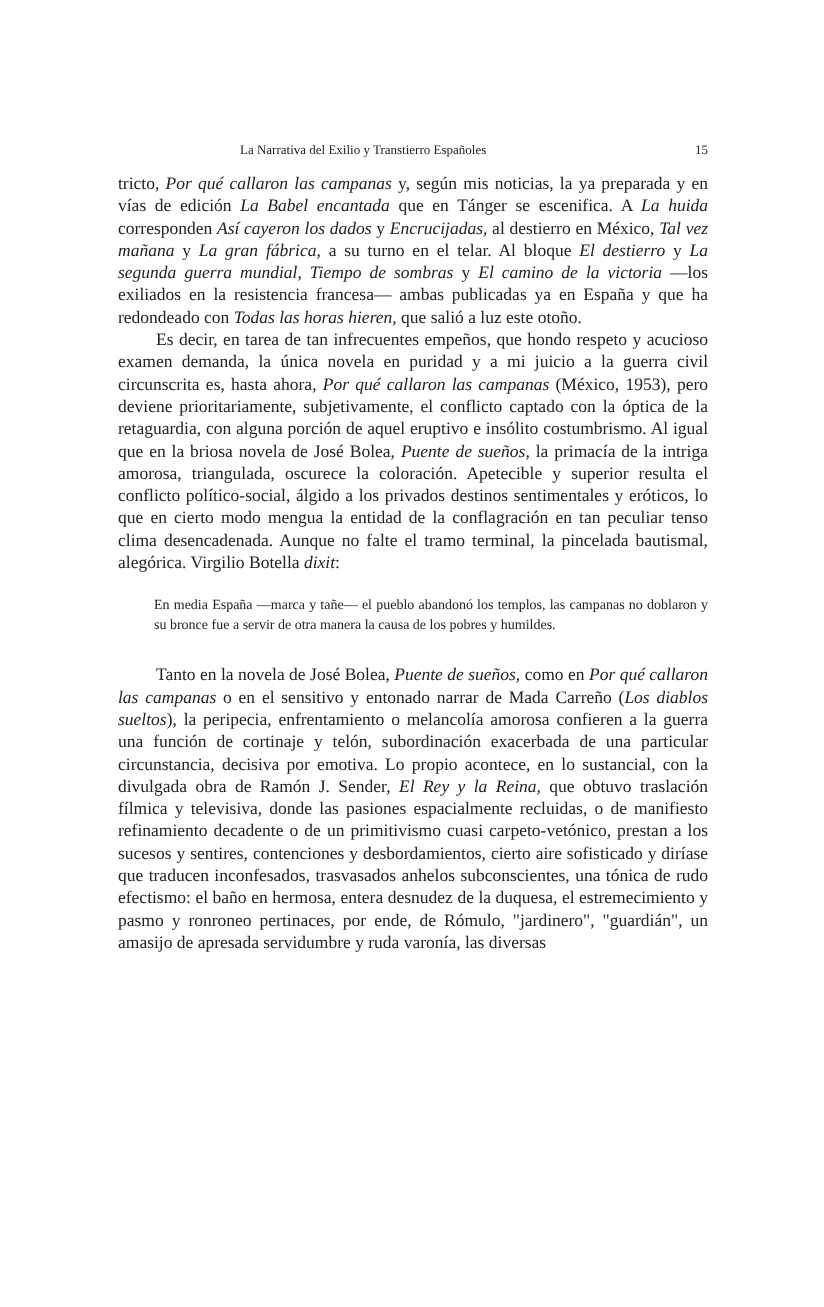La Narrativa del Exilio y Transtierro Españoles 15
tricto, Por qué callaron las campanas y, según mis noticias, la ya preparada y en vías de edición La Babel encantada que en Tánger se escenifica. A La huida corresponden Así cayeron los dados y Encrucijadas, al destierro en México, Tal vez mañana y La gran fábrica, a su turno en el telar. Al bloque El destierro y La segunda guerra mundial, Tiempo de sombras y El camino de la victoria —los exiliados en la resistencia francesa— ambas publicadas ya en España y que ha redondeado con Todas las horas hieren, que salió a luz este otoño.
Es decir, en tarea de tan infrecuentes empeños, que hondo respeto y acucioso examen demanda, la única novela en puridad y a mi juicio a la guerra civil circunscrita es, hasta ahora, Por qué callaron las campanas (México, 1953), pero deviene prioritariamente, subjetivamente, el conflicto captado con la óptica de la retaguardia, con alguna porción de aquel eruptivo e insólito costumbrismo. Al igual que en la briosa novela de José Bolea, Puente de sueños, la primacía de la intriga amorosa, triangulada, oscurece la coloración. Apetecible y superior resulta el conflicto político-social, álgido a los privados destinos sentimentales y eróticos, lo que en cierto modo mengua la entidad de la conflagración en tan peculiar tenso clima desencadenada. Aunque no falte el tramo terminal, la pincelada bautismal, alegórica. Virgilio Botella dixit:
En media España —marca y tañe— el pueblo abandonó los templos, las campanas no doblaron y su bronce fue a servir de otra manera la causa de los pobres y humildes.
Tanto en la novela de José Bolea, Puente de sueños, como en Por qué callaron las campanas o en el sensitivo y entonado narrar de Mada Carreño (Los diablos sueltos), la peripecia, enfrentamiento o melancolía amorosa confieren a la guerra una función de cortinaje y telón, subordinación exacerbada de una particular circunstancia, decisiva por emotiva. Lo propio acontece, en lo sustancial, con la divulgada obra de Ramón J. Sender, El Rey y la Reina, que obtuvo traslación fílmica y televisiva, donde las pasiones espacialmente recluidas, o de manifiesto refinamiento decadente o de un primitivismo cuasi carpeto-vetónico, prestan a los sucesos y sentires, contenciones y desbordamientos, cierto aire sofisticado y diríase que traducen inconfesados, trasvasados anhelos subconscientes, una tónica de rudo efectismo: el baño en hermosa, entera desnudez de la duquesa, el estremecimiento y pasmo y ronroneo pertinaces, por ende, de Rómulo, "jardinero", "guardián", un amasijo de apresada servidumbre y ruda varonía, las diversas